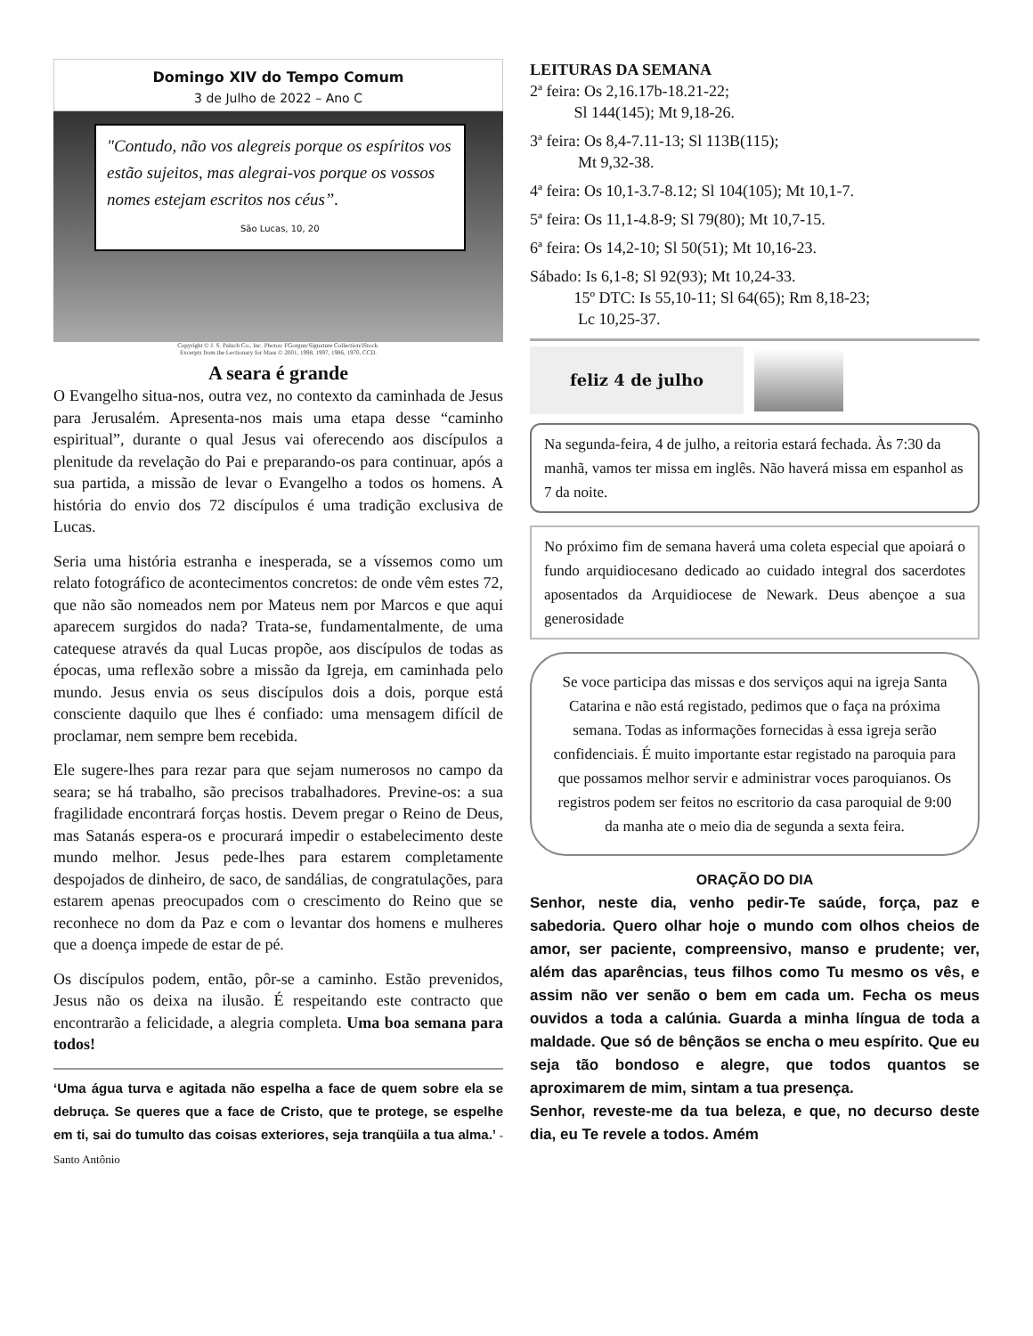Domingo XIV do Tempo Comum
3 de Julho de 2022 – Ano C
"Contudo, não vos alegreis porque os espíritos vos estão sujeitos, mas alegrai-vos porque os vossos nomes estejam escritos nos céus”. São Lucas, 10, 20
Copyright © J. S. Paluch Co., Inc. Photos: FGorgun/Signature Collection/iStock.
Excerpts from the Lectionary for Mass © 2001, 1998, 1997, 1986, 1970, CCD.
A seara é grande
O Evangelho situa-nos, outra vez, no contexto da caminhada de Jesus para Jerusalém. Apresenta-nos mais uma etapa desse “caminho espiritual”, durante o qual Jesus vai oferecendo aos discípulos a plenitude da revelação do Pai e preparando-os para continuar, após a sua partida, a missão de levar o Evangelho a todos os homens. A história do envio dos 72 discípulos é uma tradição exclusiva de Lucas.
Seria uma história estranha e inesperada, se a víssemos como um relato fotográfico de acontecimentos concretos: de onde vêm estes 72, que não são nomeados nem por Mateus nem por Marcos e que aqui aparecem surgidos do nada? Trata-se, fundamentalmente, de uma catequese através da qual Lucas propõe, aos discípulos de todas as épocas, uma reflexão sobre a missão da Igreja, em caminhada pelo mundo. Jesus envia os seus discípulos dois a dois, porque está consciente daquilo que lhes é confiado: uma mensagem difícil de proclamar, nem sempre bem recebida.
Ele sugere-lhes para rezar para que sejam numerosos no campo da seara; se há trabalho, são precisos trabalhadores. Previne-os: a sua fragilidade encontrará forças hostis. Devem pregar o Reino de Deus, mas Satanás espera-os e procurará impedir o estabelecimento deste mundo melhor. Jesus pede-lhes para estarem completamente despojados de dinheiro, de saco, de sandálias, de congratulações, para estarem apenas preocupados com o crescimento do Reino que se reconhece no dom da Paz e com o levantar dos homens e mulheres que a doença impede de estar de pé.
Os discípulos podem, então, pôr-se a caminho. Estão prevenidos, Jesus não os deixa na ilusão. É respeitando este contracto que encontrarão a felicidade, a alegria completa. Uma boa semana para todos!
‘Uma água turva e agitada não espelha a face de quem sobre ela se debruça. Se queres que a face de Cristo, que te protege, se espelhe em ti, sai do tumulto das coisas exteriores, seja tranqüila a tua alma.’ - Santo Antônio
LEITURAS DA SEMANA
2ª feira: Os 2,16.17b-18.21-22;
Sl 144(145); Mt 9,18-26.
3ª feira: Os 8,4-7.11-13; Sl 113B(115);
Mt 9,32-38.
4ª feira: Os 10,1-3.7-8.12; Sl 104(105); Mt 10,1-7.
5ª feira: Os 11,1-4.8-9; Sl 79(80); Mt 10,7-15.
6ª feira: Os 14,2-10; Sl 50(51); Mt 10,16-23.
Sábado: Is 6,1-8; Sl 92(93); Mt 10,24-33.
15º DTC: Is 55,10-11; Sl 64(65); Rm 8,18-23;
Lc 10,25-37.
feliz 4 de julho
Na segunda-feira, 4 de julho, a reitoria estará fechada. Às 7:30 da manhã, vamos ter missa em inglês. Não haverá missa em espanhol as 7 da noite.
No próximo fim de semana haverá uma coleta especial que apoiará o fundo arquidiocesano dedicado ao cuidado integral dos sacerdotes aposentados da Arquidiocese de Newark. Deus abençoe a sua generosidade
Se voce participa das missas e dos serviços aqui na igreja Santa Catarina e não está registado, pedimos que o faça na próxima semana. Todas as informações fornecidas à essa igreja serão confidenciais. É muito importante estar registado na paroquia para que possamos melhor servir e administrar voces paroquianos. Os registros podem ser feitos no escritorio da casa paroquial de 9:00 da manha ate o meio dia de segunda a sexta feira.
ORAÇÃO DO DIA
Senhor, neste dia, venho pedir-Te saúde, força, paz e sabedoria. Quero olhar hoje o mundo com olhos cheios de amor, ser paciente, compreensivo, manso e prudente; ver, além das aparências, teus filhos como Tu mesmo os vês, e assim não ver senão o bem em cada um. Fecha os meus ouvidos a toda a calúnia. Guarda a minha língua de toda a maldade. Que só de bênçãos se encha o meu espírito. Que eu seja tão bondoso e alegre, que todos quantos se aproximarem de mim, sintam a tua presença.
Senhor, reveste-me da tua beleza, e que, no decurso deste dia, eu Te revele a todos. Amém